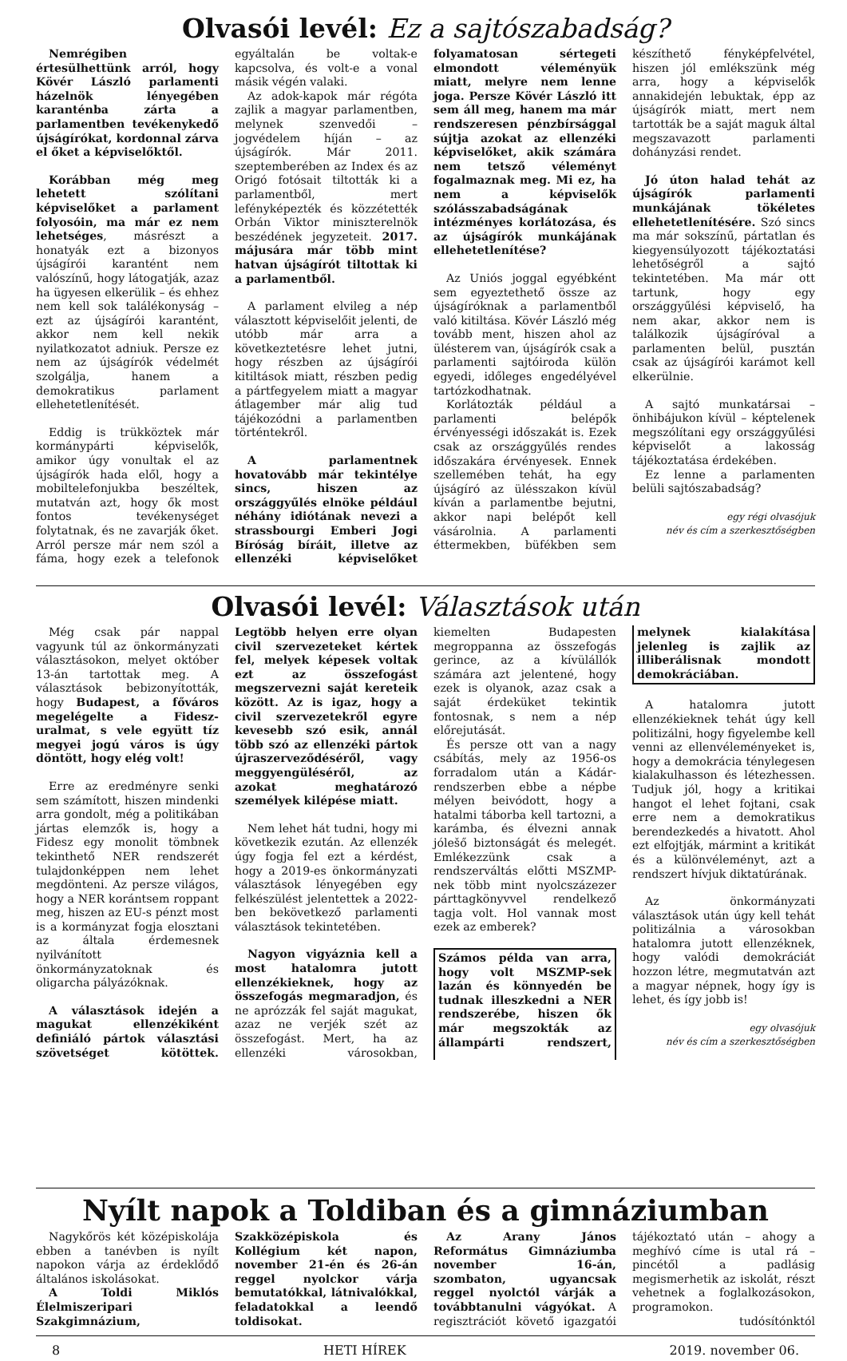Olvasói levél: Ez a sajtószabadság?
Nemrégiben értesülhettünk arról, hogy Kövér László parlamenti házelnök lényegében karanténba zárta a parlamentben tevékenykedő újságírókat, kordonnal zárva el őket a képviselőktől.
Korábban még meg lehetett szólítani képviselőket a parlament folyosóin, ma már ez nem lehetséges, másrészt a honatyák ezt a bizonyos újságírói karantént nem valószínű, hogy látogatják, azaz ha ügyesen elkerülik – és ehhez nem kell sok találékonyság – ezt az újságírói karantént, akkor nem kell nekik nyilatkozatot adniuk. Persze ez nem az újságírók védelmét szolgálja, hanem a demokratikus parlament ellehetetlenítését.
Eddig is trükköztek már kormánypárti képviselők, amikor úgy vonultak el az újságírók hada elől, hogy a mobiltelefonjukba beszéltek, mutatván azt, hogy ők most fontos tevékenységet folytatnak, és ne zavarják őket. Arról persze már nem szól a fáma, hogy ezek a telefonok egyáltalán be voltak-e kapcsolva, és volt-e a vonal másik végén valaki.
Az adok-kapok már régóta zajlik a magyar parlamentben, melynek szenvedői – jogvédelem híján – az újságírók. Már 2011. szeptemberében az Index és az Origó fotósait tiltották ki a parlamentből, mert lefényképezték és közzétették Orbán Viktor miniszterelnök beszédének jegyzeteit. 2017. májusára már több mint hatvan újságírót tiltottak ki a parlamentből.
A parlament elvileg a nép választott képviselőit jelenti, de utóbb már arra a következtetésre lehet jutni, hogy részben az újságírói kitiltások miatt, részben pedig a pártfegyelem miatt a magyar átlagember már alig tud tájékozódni a parlamentben történtekről.
A parlamentnek hovatovább már tekintélye sincs, hiszen az országgyűlés elnöke például néhány idiótának nevezi a strassbourgi Emberi Jogi Bíróság bíráit, illetve az ellenzéki képviselőket folyamatosan sértegeti elmondott véleményük miatt, melyre nem lenne joga. Persze Kövér László itt sem áll meg, hanem ma már rendszeresen pénzbírsággal sújtja azokat az ellenzéki képviselőket, akik számára nem tetsző véleményt fogalmaznak meg. Mi ez, ha nem a képviselők szólásszabadságának intézményes korlátozása, és az újságírók munkájának ellehetetlenítése?
Az Uniós joggal egyébként sem egyeztethető össze az újságíróknak a parlamentből való kitiltása. Kövér László még tovább ment, hiszen ahol az ülésterem van, újságírók csak a parlamenti sajtóiroda külön egyedi, időleges engedélyével tartózkodhatnak.
Korlátozták például a parlamenti belépők érvényességi időszakát is. Ezek csak az országgyűlés rendes időszakára érvényesek. Ennek szellemében tehát, ha egy újságíró az ülésszakon kívül kíván a parlamentbe bejutni, akkor napi belépőt kell vásárolnia. A parlamenti éttermekben, büfékben sem készíthető fényképfelvétel, hiszen jól emlékszünk még arra, hogy a képviselők annakidején lebuktak, épp az újságírók miatt, mert nem tartották be a saját maguk által megszavazott parlamenti dohányzási rendet.
Jó úton halad tehát az újságírók parlamenti munkájának tökéletes ellehetetlenítésére. Szó sincs ma már sokszínű, pártatlan és kiegyensúlyozott tájékoztatási lehetőségről a sajtó tekintetében. Ma már ott tartunk, hogy egy országgyűlési képviselő, ha nem akar, akkor nem is találkozik újságíróval a parlamenten belül, pusztán csak az újságírói karámot kell elkerülnie.
A sajtó munkatársai – önhibájukon kívül – képtelenek megszólítani egy országgyűlési képviselőt a lakosság tájékoztatása érdekében.
Ez lenne a parlamenten belüli sajtószabadság?
egy régi olvasójuk
név és cím a szerkesztőségben
Olvasói levél: Választások után
Még csak pár nappal vagyunk túl az önkormányzati választásokon, melyet október 13-án tartottak meg. A választások bebizonyították, hogy Budapest, a főváros megelégelte a Fidesz-uralmat, s vele együtt tíz megyei jogú város is úgy döntött, hogy elég volt!
Erre az eredményre senki sem számított, hiszen mindenki arra gondolt, még a politikában jártas elemzők is, hogy a Fidesz egy monolit tömbnek tekinthető NER rendszerét tulajdonképpen nem lehet megdönteni. Az persze világos, hogy a NER korántsem roppant meg, hiszen az EU-s pénzt most is a kormányzat fogja elosztani az általa érdemesnek nyilvánított önkormányzatoknak és oligarcha pályázóknak.
A választások idején a magukat ellenzékiként definiáló pártok választási szövetséget kötöttek. Legtöbb helyen erre olyan civil szervezeteket kértek fel, melyek képesek voltak ezt az összefogást megszervezni saját kereteik között. Az is igaz, hogy a civil szervezetekről egyre kevesebb szó esik, annál több szó az ellenzéki pártok újraszerveződéséről, vagy meggyengüléséről, az azokat meghatározó személyek kilépése miatt.
Nem lehet hát tudni, hogy mi következik ezután. Az ellenzék úgy fogja fel ezt a kérdést, hogy a 2019-es önkormányzati választások lényegében egy felkészülést jelentettek a 2022-ben bekövetkező parlamenti választások tekintetében.
Nagyon vigyáznia kell a most hatalomra jutott ellenzékieknek, hogy az összefogás megmaradjon, és ne aprózzák fel saját magukat, azaz ne verjék szét az összefogást. Mert, ha az ellenzéki városokban, kiemelten Budapesten megroppanna az összefogás gerince, az a kívülállók számára azt jelentené, hogy ezek is olyanok, azaz csak a saját érdeküket tekintik fontosnak, s nem a nép előrejutását.
És persze ott van a nagy csábítás, mely az 1956-os forradalom után a Kádár-rendszerben ebbe a népbe mélyen beivódott, hogy a hatalmi táborba kell tartozni, a karámba, és élvezni annak jólešő biztonságát és melegét. Emlékezzünk csak a rendszerváltás előtti MSZMP-nek több mint nyolcszázezer párttagkönyvvel rendelkező tagja volt. Hol vannak most ezek az emberek?
Számos példa van arra, hogy volt MSZMP-sek lazán és könnyedén be tudnak illeszkedni a NER rendszerébe, hiszen ők már megszokták az állampárti rendszert, melynek kialakítása jelenleg is zajlik az illiberálisnak mondott demokráciában.
A hatalomra jutott ellenzékieknek tehát úgy kell politizálni, hogy figyelembe kell venni az ellenvéleményeket is, hogy a demokrácia ténylegesen kialakulhasson és létezhessen. Tudjuk jól, hogy a kritikai hangot el lehet fojtani, csak erre nem a demokratikus berendezkedés a hivatott. Ahol ezt elfojtják, mármint a kritikát és a különvéleményt, azt a rendszert hívjuk diktatúrának.
Az önkormányzati választások után úgy kell tehát politizálnia a városokban hatalomra jutott ellenzéknek, hogy valódi demokráciát hozzon létre, megmutatván azt a magyar népnek, hogy így is lehet, és így jobb is!
egy olvasójuk
név és cím a szerkesztőségben
Nyílt napok a Toldiban és a gimnáziumban
Nagykőrös két középiskolája ebben a tanévben is nyílt napokon várja az érdeklődő általános iskolásokat.
A Toldi Miklós Élelmiszeripari Szakgimnázium, Szakközépiskola és Kollégium két napon, november 21-én és 26-án reggel nyolckor várja bemutatókkal, látnivalókkal, feladatokkal a leendő toldisokat.
Az Arany János Református Gimnáziumba november 16-án, szombaton, ugyancsak reggel nyolctól várják a továbbtanulni vágyókat. A regisztrációt követő igazgatói tájékoztató után – ahogy a meghívó címe is utal rá – pincétől a padlásig megismerhetik az iskolát, részt vehetnek a foglalkozásokon, programokon.
tudósítónktól
8 HETI HÍREK 2019. november 06.